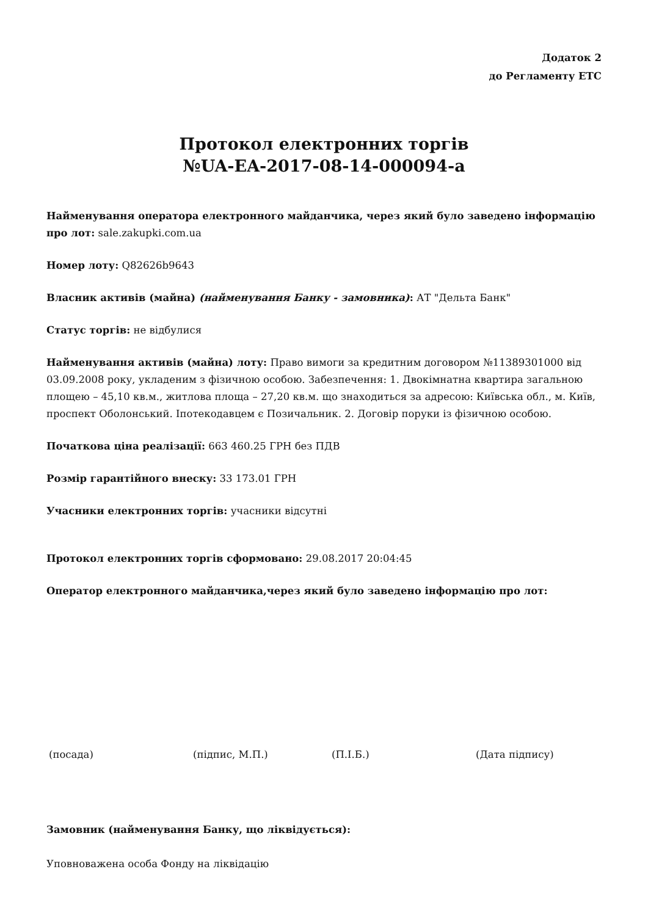Додаток 2
до Регламенту ЕТС
Протокол електронних торгів
№UA-EA-2017-08-14-000094-a
Найменування оператора електронного майданчика, через який було заведено інформацію про лот: sale.zakupki.com.ua
Номер лоту: Q82626b9643
Власник активів (майна) (найменування Банку - замовника): АТ "Дельта Банк"
Статус торгів: не відбулися
Найменування активів (майна) лоту: Право вимоги за кредитним договором №11389301000 від 03.09.2008 року, укладеним з фізичною особою. Забезпечення: 1. Двокімнатна квартира загальною площею – 45,10 кв.м., житлова площа – 27,20 кв.м. що знаходиться за адресою: Київська обл., м. Київ, проспект Оболонський. Іпотекодавцем є Позичальник. 2. Договір поруки із фізичною особою.
Початкова ціна реалізації: 663 460.25 ГРН без ПДВ
Розмір гарантійного внеску: 33 173.01 ГРН
Учасники електронних торгів: учасники відсутні
Протокол електронних торгів сформовано: 29.08.2017 20:04:45
Оператор електронного майданчика,через який було заведено інформацію про лот:
(посада) (підпис, М.П.) (П.І.Б.) (Дата підпису)
Замовник (найменування Банку, що ліквідується):
Уповноважена особа Фонду на ліквідацію